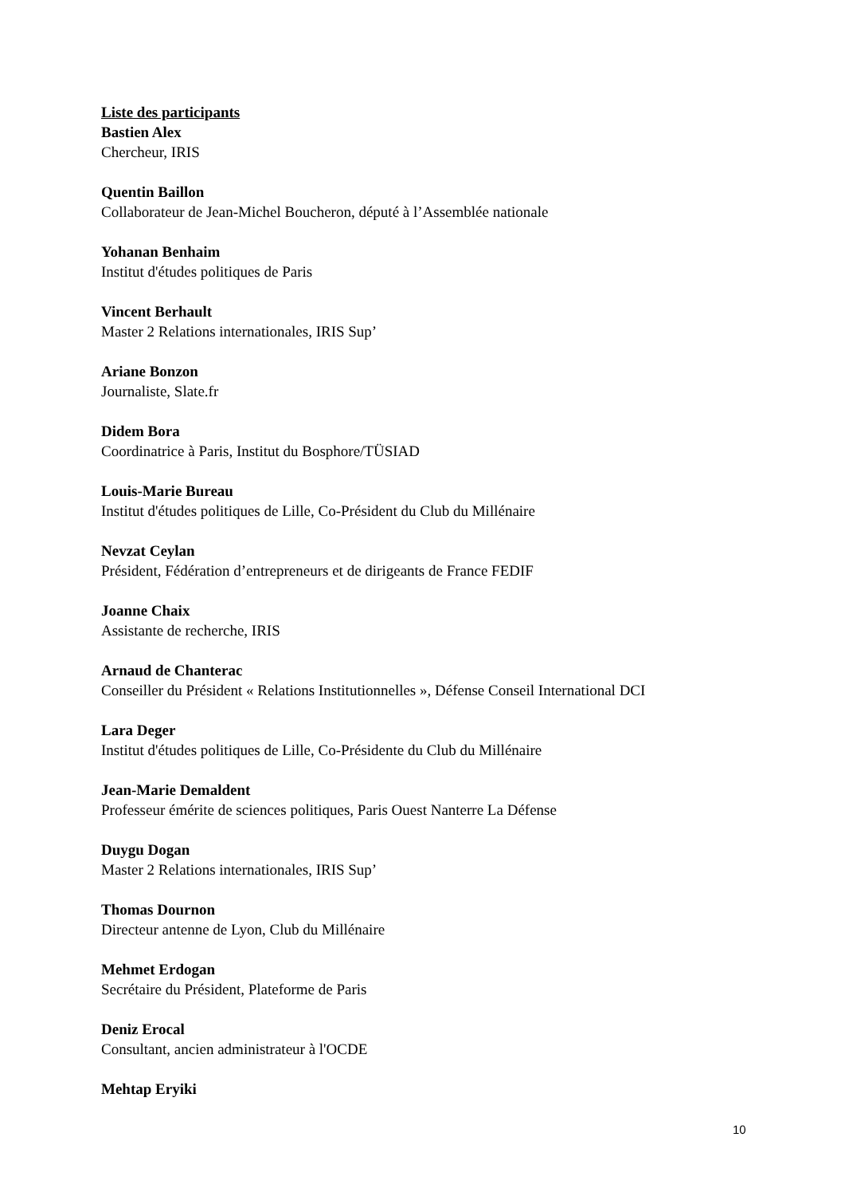Liste des participants
Bastien Alex
Chercheur, IRIS
Quentin Baillon
Collaborateur de Jean-Michel Boucheron, député à l’Assemblée nationale
Yohanan Benhaim
Institut d'études politiques de Paris
Vincent Berhault
Master 2 Relations internationales, IRIS Sup’
Ariane Bonzon
Journaliste, Slate.fr
Didem Bora
Coordinatrice à Paris, Institut du Bosphore/TÜSIAD
Louis-Marie Bureau
Institut d'études politiques de Lille, Co-Président du Club du Millénaire
Nevzat Ceylan
Président, Fédération d’entrepreneurs et de dirigeants de France FEDIF
Joanne Chaix
Assistante de recherche, IRIS
Arnaud de Chanterac
Conseiller du Président « Relations Institutionnelles », Défense Conseil International DCI
Lara Deger
Institut d'études politiques de Lille, Co-Présidente du Club du Millénaire
Jean-Marie Demaldent
Professeur émérite de sciences politiques, Paris Ouest Nanterre La Défense
Duygu Dogan
Master 2 Relations internationales, IRIS Sup’
Thomas Dournon
Directeur antenne de Lyon, Club du Millénaire
Mehmet Erdogan
Secrétaire du Président, Plateforme de Paris
Deniz Erocal
Consultant, ancien administrateur à l'OCDE
Mehtap Eryiki
10